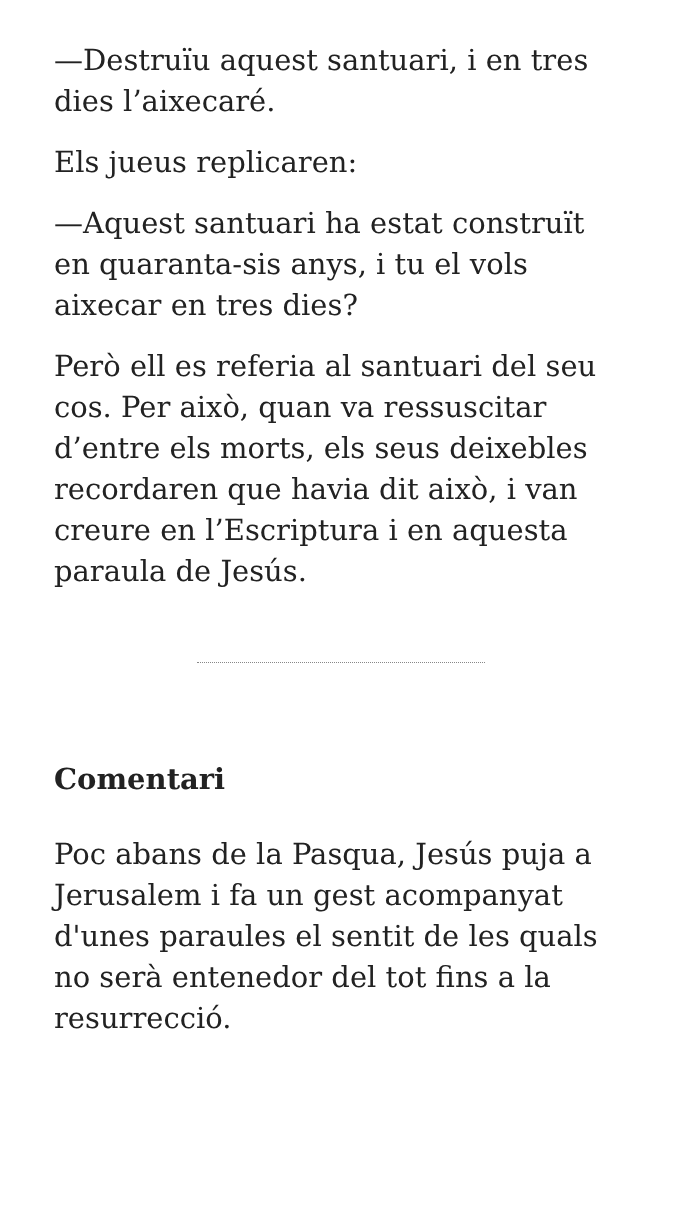—Destruïu aquest santuari, i en tres dies l’aixecaré.
Els jueus replicaren:
—Aquest santuari ha estat construït en quaranta-sis anys, i tu el vols aixecar en tres dies?
Però ell es referia al santuari del seu cos. Per això, quan va ressuscitar d’entre els morts, els seus deixebles recordaren que havia dit això, i van creure en l’Escriptura i en aquesta paraula de Jesús.
Comentari
Poc abans de la Pasqua, Jesús puja a Jerusalem i fa un gest acompanyat d'unes paraules el sentit de les quals no serà entenedor del tot fins a la resurrecció.